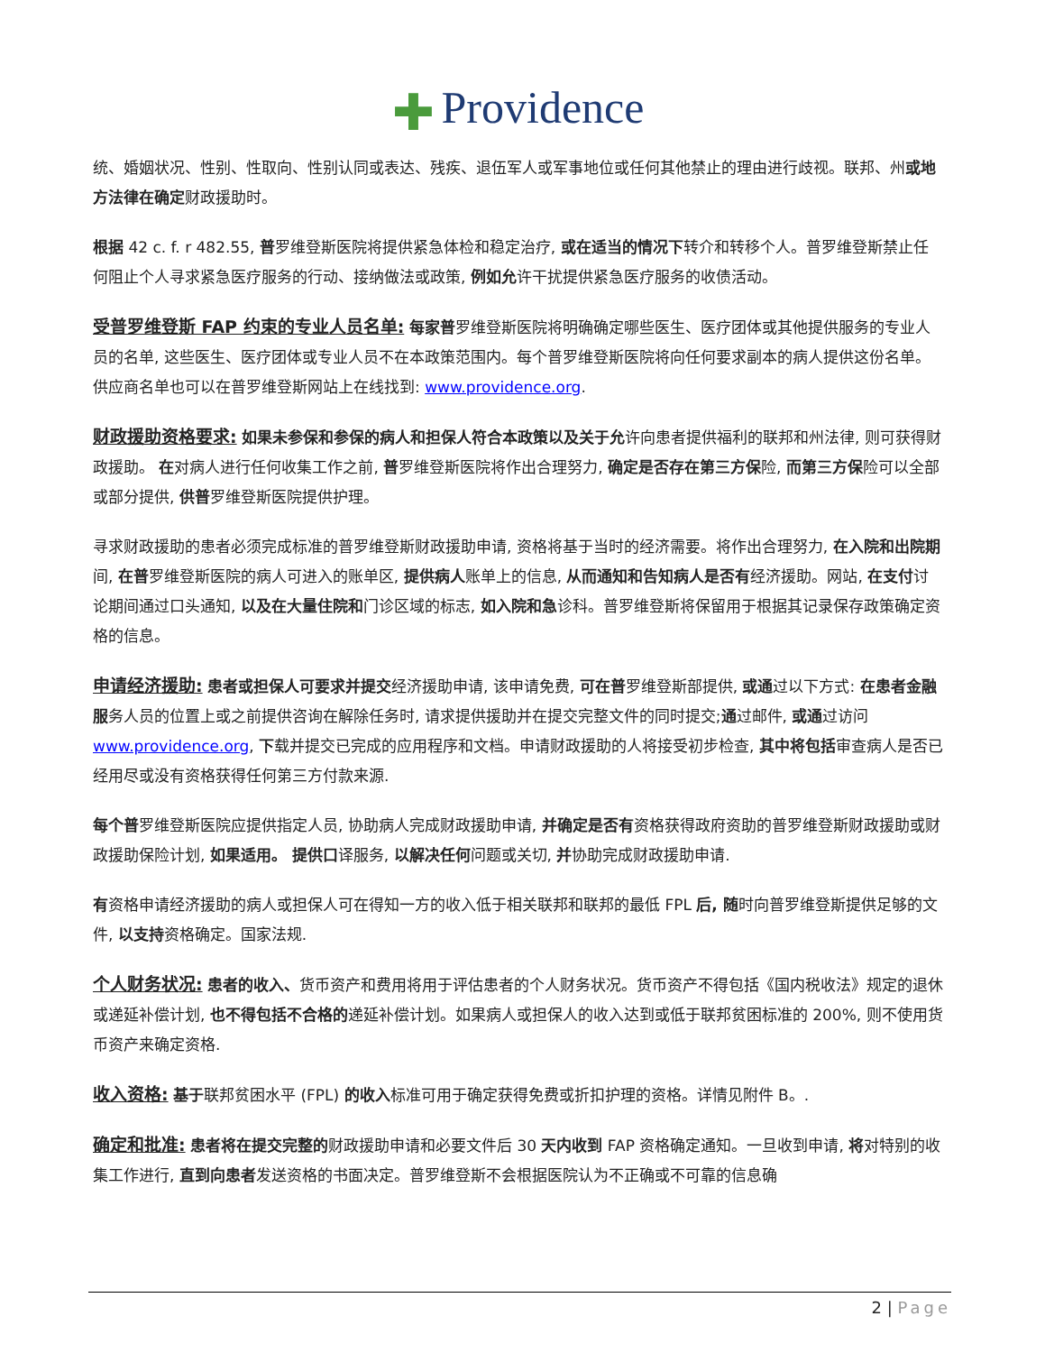✚ Providence
统、婚姻状况、性别、性取向、性别认同或表达、残疾、退伍军人或军事地位或任何其他禁止的理由进行歧视。联邦、州或地方法律在确定财政援助时。
根据 42 c. f. r 482.55, 普罗维登斯医院将提供紧急体检和稳定治疗, 或在适当的情况下转介和转移个人。普罗维登斯禁止任何阻止个人寻求紧急医疗服务的行动、接纳做法或政策, 例如允许干扰提供紧急医疗服务的收债活动。
受普罗维登斯 FAP 约束的专业人员名单: 每家普罗维登斯医院将明确确定哪些医生、医疗团体或其他提供服务的专业人员的名单, 这些医生、医疗团体或专业人员不在本政策范围内。每个普罗维登斯医院将向任何要求副本的病人提供这份名单。供应商名单也可以在普罗维登斯网站上在线找到: www.providence.org.
财政援助资格要求: 如果未参保和参保的病人和担保人符合本政策以及关于允许向患者提供福利的联邦和州法律, 则可获得财政援助。 在对病人进行任何收集工作之前, 普罗维登斯医院将作出合理努力, 确定是否存在第三方保险, 而第三方保险可以全部或部分提供, 供普罗维登斯医院提供护理。
寻求财政援助的患者必须完成标准的普罗维登斯财政援助申请, 资格将基于当时的经济需要。将作出合理努力, 在入院和出院期间, 在普罗维登斯医院的病人可进入的账单区, 提供病人账单上的信息, 从而通知和告知病人是否有经济援助。网站, 在支付讨论期间通过口头通知, 以及在大量住院和门诊区域的标志, 如入院和急诊科。普罗维登斯将保留用于根据其记录保存政策确定资格的信息。
申请经济援助: 患者或担保人可要求并提交经济援助申请, 该申请免费, 可在普罗维登斯部提供, 或通过以下方式: 在患者金融服务人员的位置上或之前提供咨询在解除任务时, 请求提供援助并在提交完整文件的同时提交;通过邮件, 或通过访问 www.providence.org, 下载并提交已完成的应用程序和文档。申请财政援助的人将接受初步检查, 其中将包括审查病人是否已经用尽或没有资格获得任何第三方付款来源.
每个普罗维登斯医院应提供指定人员, 协助病人完成财政援助申请, 并确定是否有资格获得政府资助的普罗维登斯财政援助或财政援助保险计划, 如果适用。 提供口译服务, 以解决任何问题或关切, 并协助完成财政援助申请.
有资格申请经济援助的病人或担保人可在得知一方的收入低于相关联邦和联邦的最低 FPL 后, 随时向普罗维登斯提供足够的文件, 以支持资格确定。国家法规.
个人财务状况: 患者的收入、货币资产和费用将用于评估患者的个人财务状况。货币资产不得包括《国内税收法》规定的退休或递延补偿计划, 也不得包括不合格的递延补偿计划。如果病人或担保人的收入达到或低于联邦贫困标准的 200%, 则不使用货币资产来确定资格.
收入资格: 基于联邦贫困水平 (FPL) 的收入标准可用于确定获得免费或折扣护理的资格。详情见附件 B。.
确定和批准: 患者将在提交完整的财政援助申请和必要文件后 30 天内收到 FAP 资格确定通知。一旦收到申请, 将对特别的收集工作进行, 直到向患者发送资格的书面决定。普罗维登斯不会根据医院认为不正确或不可靠的信息确
2 | Page